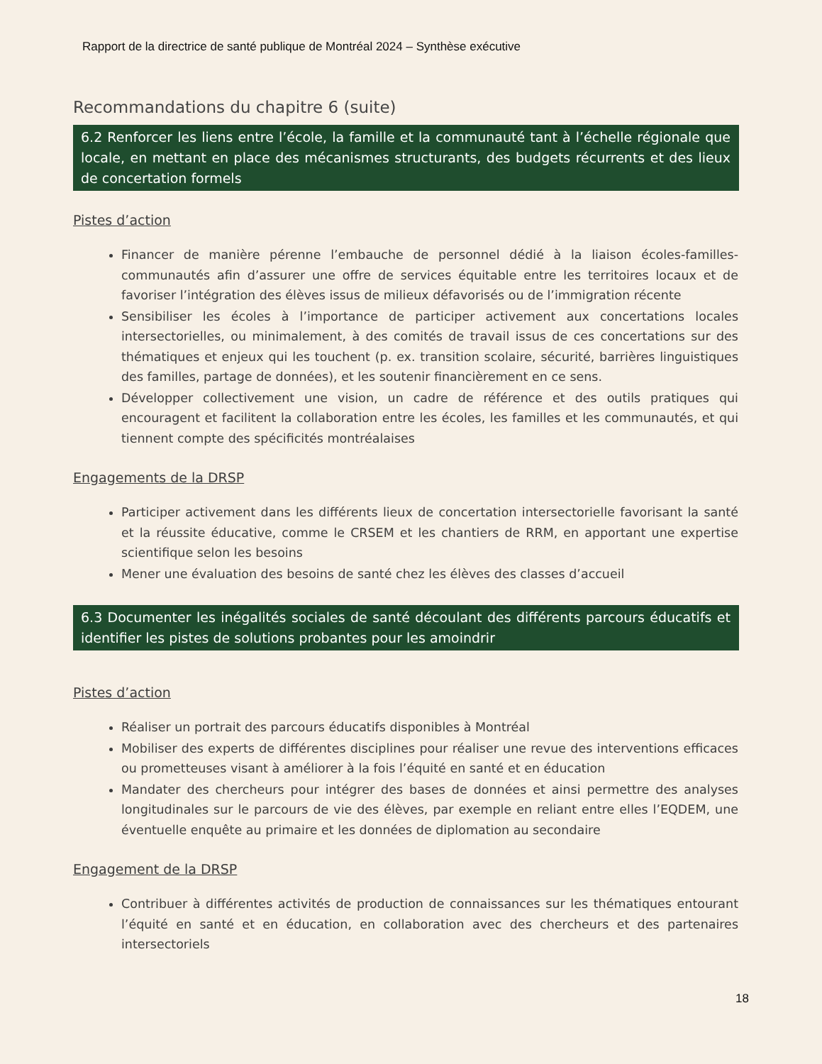Rapport de la directrice de santé publique de Montréal 2024 – Synthèse exécutive
Recommandations du chapitre 6 (suite)
6.2 Renforcer les liens entre l’école, la famille et la communauté tant à l’échelle régionale que locale, en mettant en place des mécanismes structurants, des budgets récurrents et des lieux de concertation formels
Pistes d’action
Financer de manière pérenne l’embauche de personnel dédié à la liaison écoles-familles-communautés afin d’assurer une offre de services équitable entre les territoires locaux et de favoriser l’intégration des élèves issus de milieux défavorisés ou de l’immigration récente
Sensibiliser les écoles à l’importance de participer activement aux concertations locales intersectorielles, ou minimalement, à des comités de travail issus de ces concertations sur des thématiques et enjeux qui les touchent (p. ex. transition scolaire, sécurité, barrières linguistiques des familles, partage de données), et les soutenir financièrement en ce sens.
Développer collectivement une vision, un cadre de référence et des outils pratiques qui encouragent et facilitent la collaboration entre les écoles, les familles et les communautés, et qui tiennent compte des spécificités montréalaises
Engagements de la DRSP
Participer activement dans les différents lieux de concertation intersectorielle favorisant la santé et la réussite éducative, comme le CRSEM et les chantiers de RRM, en apportant une expertise scientifique selon les besoins
Mener une évaluation des besoins de santé chez les élèves des classes d’accueil
6.3 Documenter les inégalités sociales de santé découlant des différents parcours éducatifs et identifier les pistes de solutions probantes pour les amoindrir
Pistes d’action
Réaliser un portrait des parcours éducatifs disponibles à Montréal
Mobiliser des experts de différentes disciplines pour réaliser une revue des interventions efficaces ou prometteuses visant à améliorer à la fois l’équité en santé et en éducation
Mandater des chercheurs pour intégrer des bases de données et ainsi permettre des analyses longitudinales sur le parcours de vie des élèves, par exemple en reliant entre elles l’EQDEM, une éventuelle enquête au primaire et les données de diplomation au secondaire
Engagement de la DRSP
Contribuer à différentes activités de production de connaissances sur les thématiques entourant l’équité en santé et en éducation, en collaboration avec des chercheurs et des partenaires intersectoriels
18